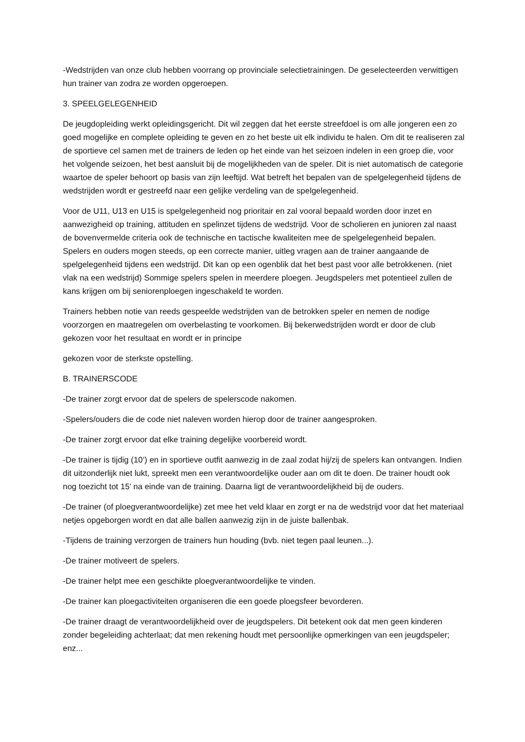-Wedstrijden van onze club hebben voorrang op provinciale selectietrainingen. De geselecteerden verwittigen hun trainer van zodra ze worden opgeroepen.
3. SPEELGELEGENHEID
De jeugdopleiding werkt opleidingsgericht. Dit wil zeggen dat het eerste streefdoel is om alle jongeren een zo goed mogelijke en complete opleiding te geven en zo het beste uit elk individu te halen. Om dit te realiseren zal de sportieve cel samen met de trainers de leden op het einde van het seizoen indelen in een groep die, voor het volgende seizoen, het best aansluit bij de mogelijkheden van de speler. Dit is niet automatisch de categorie waartoe de speler behoort op basis van zijn leeftijd. Wat betreft het bepalen van de spelgelegenheid tijdens de wedstrijden wordt er gestreefd naar een gelijke verdeling van de spelgelegenheid.
Voor de U11, U13 en U15 is spelgelegenheid nog prioritair en zal vooral bepaald worden door inzet en aanwezigheid op training, attituden en spelinzet tijdens de wedstrijd. Voor de scholieren en junioren zal naast de bovenvermelde criteria ook de technische en tactische kwaliteiten mee de spelgelegenheid bepalen. Spelers en ouders mogen steeds, op een correcte manier, uitleg vragen aan de trainer aangaande de spelgelegenheid tijdens een wedstrijd. Dit kan op een ogenblik dat het best past voor alle betrokkenen. (niet vlak na een wedstrijd) Sommige spelers spelen in meerdere ploegen. Jeugdspelers met potentieel zullen de kans krijgen om bij seniorenploegen ingeschakeld te worden.
Trainers hebben notie van reeds gespeelde wedstrijden van de betrokken speler en nemen de nodige voorzorgen en maatregelen om overbelasting te voorkomen. Bij bekerwedstrijden wordt er door de club gekozen voor het resultaat en wordt er in principe
gekozen voor de sterkste opstelling.
B. TRAINERSCODE
-De trainer zorgt ervoor dat de spelers de spelerscode nakomen.
-Spelers/ouders die de code niet naleven worden hierop door de trainer aangesproken.
-De trainer zorgt ervoor dat elke training degelijke voorbereid wordt.
-De trainer is tijdig (10’) en in sportieve outfit aanwezig in de zaal zodat hij/zij de spelers kan ontvangen. Indien dit uitzonderlijk niet lukt, spreekt men een verantwoordelijke ouder aan om dit te doen. De trainer houdt ook nog toezicht tot 15’ na einde van de training. Daarna ligt de verantwoordelijkheid bij de ouders.
-De trainer (of ploegverantwoordelijke) zet mee het veld klaar en zorgt er na de wedstrijd voor dat het materiaal netjes opgeborgen wordt en dat alle ballen aanwezig zijn in de juiste ballenbak.
-Tijdens de training verzorgen de trainers hun houding (bvb. niet tegen paal leunen...).
-De trainer motiveert de spelers.
-De trainer helpt mee een geschikte ploegverantwoordelijke te vinden.
-De trainer kan ploegactiviteiten organiseren die een goede ploegsfeer bevorderen.
-De trainer draagt de verantwoordelijkheid over de jeugdspelers. Dit betekent ook dat men geen kinderen zonder begeleiding achterlaat; dat men rekening houdt met persoonlijke opmerkingen van een jeugdspeler; enz...